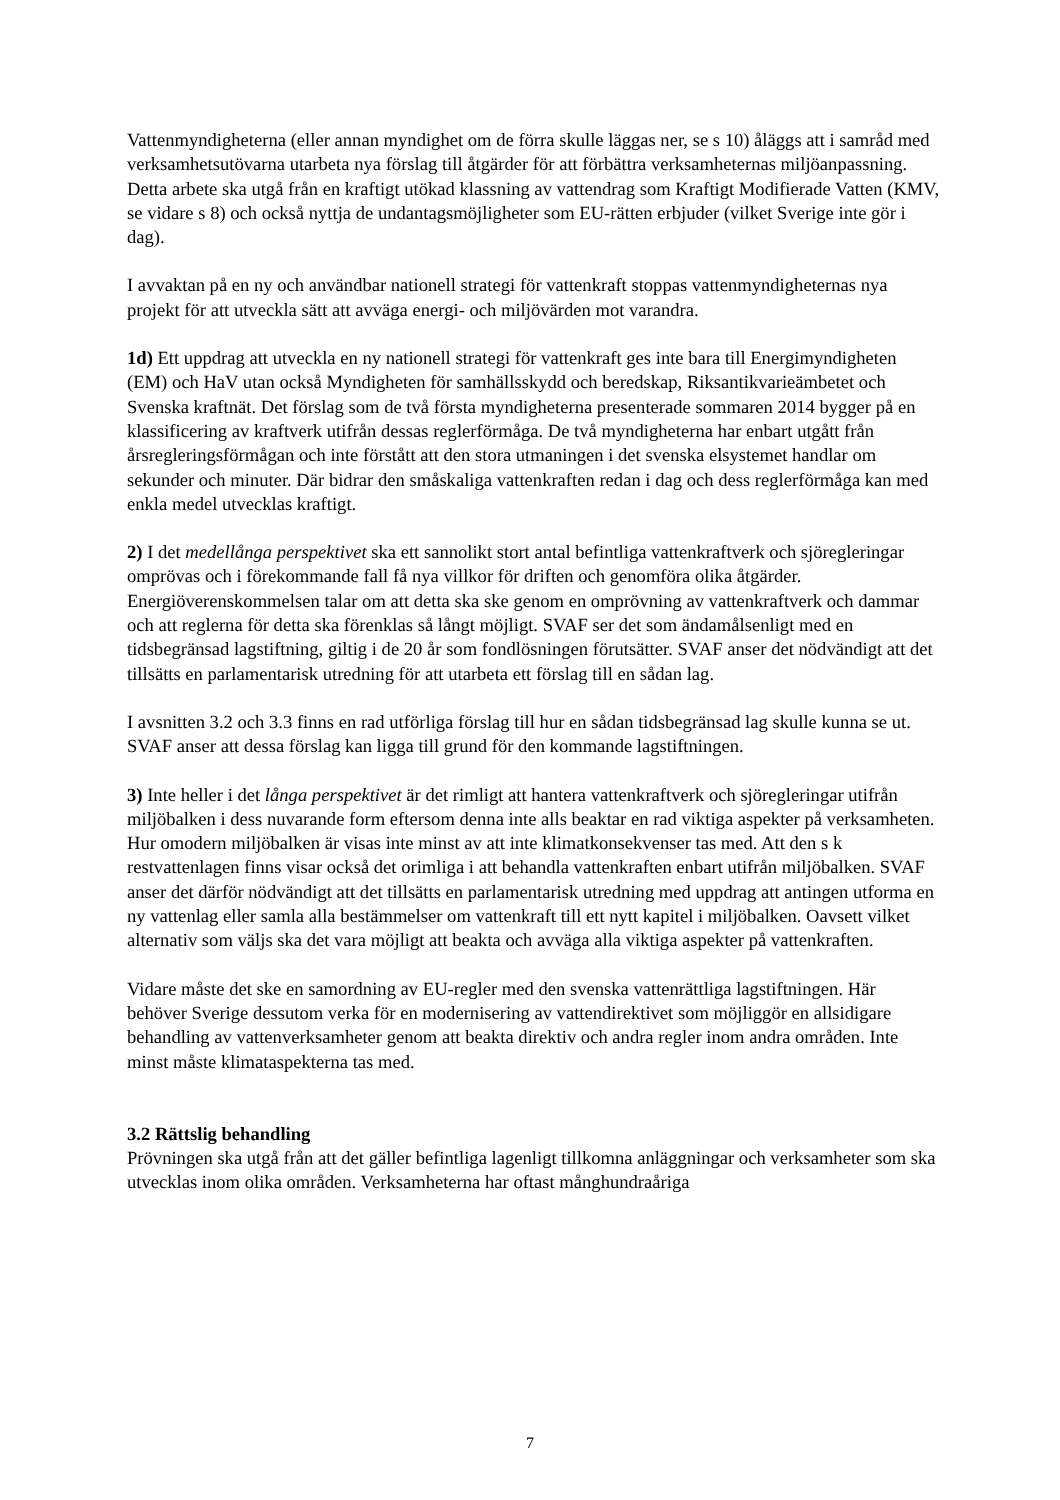Vattenmyndigheterna (eller annan myndighet om de förra skulle läggas ner, se s 10) åläggs att i samråd med verksamhetsutövarna utarbeta nya förslag till åtgärder för att förbättra verksamheternas miljöanpassning. Detta arbete ska utgå från en kraftigt utökad klassning av vattendrag som Kraftigt Modifierade Vatten (KMV, se vidare s 8) och också nyttja de undantagsmöjligheter som EU-rätten erbjuder (vilket Sverige inte gör i dag).
I avvaktan på en ny och användbar nationell strategi för vattenkraft stoppas vattenmyndigheternas nya projekt för att utveckla sätt att avväga energi- och miljövärden mot varandra.
1d) Ett uppdrag att utveckla en ny nationell strategi för vattenkraft ges inte bara till Energimyndigheten (EM) och HaV utan också Myndigheten för samhällsskydd och beredskap, Riksantikvarieämbetet och Svenska kraftnät. Det förslag som de två första myndigheterna presenterade sommaren 2014 bygger på en klassificering av kraftverk utifrån dessas reglerförmåga. De två myndigheterna har enbart utgått från årsregleringsförmågan och inte förstått att den stora utmaningen i det svenska elsystemet handlar om sekunder och minuter. Där bidrar den småskaliga vattenkraften redan i dag och dess reglerförmåga kan med enkla medel utvecklas kraftigt.
2) I det medellånga perspektivet ska ett sannolikt stort antal befintliga vattenkraftverk och sjöregleringar omprövas och i förekommande fall få nya villkor för driften och genomföra olika åtgärder. Energiöverenskommelsen talar om att detta ska ske genom en omprövning av vattenkraftverk och dammar och att reglerna för detta ska förenklas så långt möjligt. SVAF ser det som ändamålsenligt med en tidsbegränsad lagstiftning, giltig i de 20 år som fondlösningen förutsätter. SVAF anser det nödvändigt att det tillsätts en parlamentarisk utredning för att utarbeta ett förslag till en sådan lag.
I avsnitten 3.2 och 3.3 finns en rad utförliga förslag till hur en sådan tidsbegränsad lag skulle kunna se ut. SVAF anser att dessa förslag kan ligga till grund för den kommande lagstiftningen.
3) Inte heller i det långa perspektivet är det rimligt att hantera vattenkraftverk och sjöregleringar utifrån miljöbalken i dess nuvarande form eftersom denna inte alls beaktar en rad viktiga aspekter på verksamheten. Hur omodern miljöbalken är visas inte minst av att inte klimatkonsekvenser tas med. Att den s k restvattenlagen finns visar också det orimliga i att behandla vattenkraften enbart utifrån miljöbalken. SVAF anser det därför nödvändigt att det tillsätts en parlamentarisk utredning med uppdrag att antingen utforma en ny vattenlag eller samla alla bestämmelser om vattenkraft till ett nytt kapitel i miljöbalken. Oavsett vilket alternativ som väljs ska det vara möjligt att beakta och avväga alla viktiga aspekter på vattenkraften.
Vidare måste det ske en samordning av EU-regler med den svenska vattenrättliga lagstiftningen. Här behöver Sverige dessutom verka för en modernisering av vattendirektivet som möjliggör en allsidigare behandling av vattenverksamheter genom att beakta direktiv och andra regler inom andra områden. Inte minst måste klimataspekterna tas med.
3.2 Rättslig behandling
Prövningen ska utgå från att det gäller befintliga lagenligt tillkomna anläggningar och verksamheter som ska utvecklas inom olika områden. Verksamheterna har oftast månghundraåriga
7